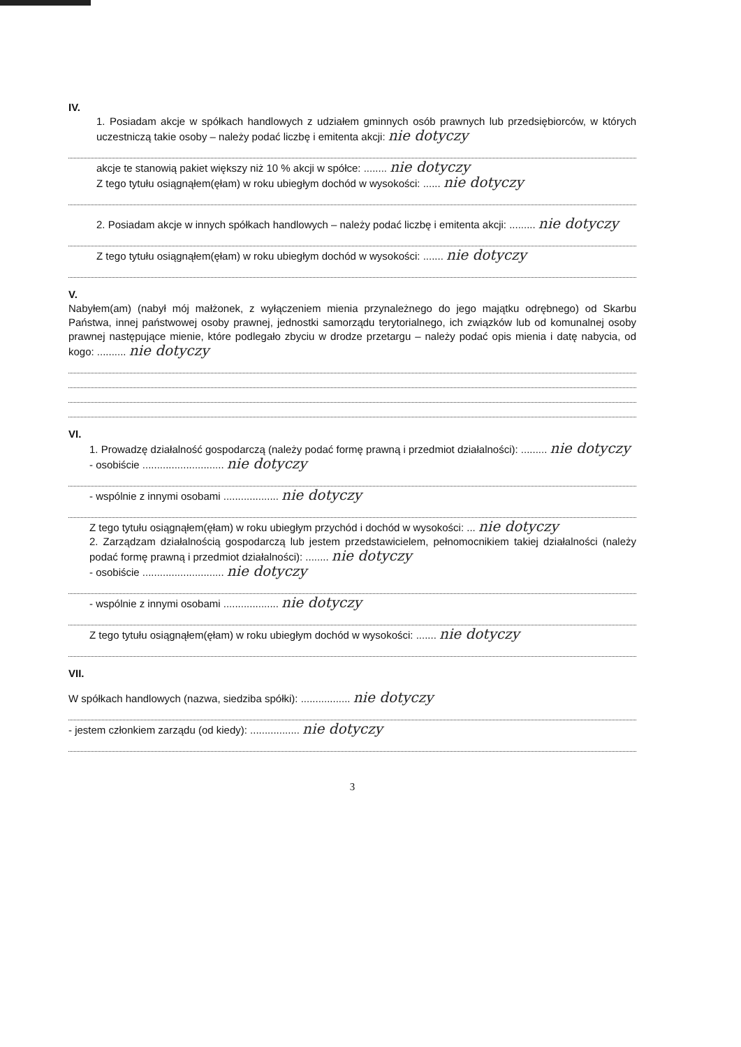IV.
1. Posiadam akcje w spółkach handlowych z udziałem gminnych osób prawnych lub przedsiębiorców, w których uczestniczą takie osoby – należy podać liczbę i emitenta akcji: nie dotyczy
akcje te stanowią pakiet większy niż 10 % akcji w spółce: ........ nie dotyczy
Z tego tytułu osiągnąłem(ęłam) w roku ubiegłym dochód w wysokości: ...... nie dotyczy
2. Posiadam akcje w innych spółkach handlowych – należy podać liczbę i emitenta akcji: ......... nie dotyczy
Z tego tytułu osiągnąłem(ęłam) w roku ubiegłym dochód w wysokości: ....... nie dotyczy
V.
Nabyłem(am) (nabył mój małżonek, z wyłączeniem mienia przynależnego do jego majątku odrębnego) od Skarbu Państwa, innej państwowej osoby prawnej, jednostki samorządu terytorialnego, ich związków lub od komunalnej osoby prawnej następujące mienie, które podlegało zbyciu w drodze przetargu – należy podać opis mienia i datę nabycia, od kogo: .......... nie dotyczy
VI.
1. Prowadzę działalność gospodarczą (należy podać formę prawną i przedmiot działalności): ......... nie dotyczy
- osobiście ............................ nie dotyczy
- wspólnie z innymi osobami ................... nie dotyczy
Z tego tytułu osiągnąłem(ęłam) w roku ubiegłym przychód i dochód w wysokości: ... nie dotyczy
2. Zarządzam działalnością gospodarczą lub jestem przedstawicielem, pełnomocnikiem takiej działalności (należy podać formę prawną i przedmiot działalności): ........ nie dotyczy
- osobiście ............................ nie dotyczy
- wspólnie z innymi osobami ................... nie dotyczy
Z tego tytułu osiągnąłem(ęłam) w roku ubiegłym dochód w wysokości: ....... nie dotyczy
VII.
W spółkach handlowych (nazwa, siedziba spółki): ................. nie dotyczy
- jestem członkiem zarządu (od kiedy): ................. nie dotyczy
3